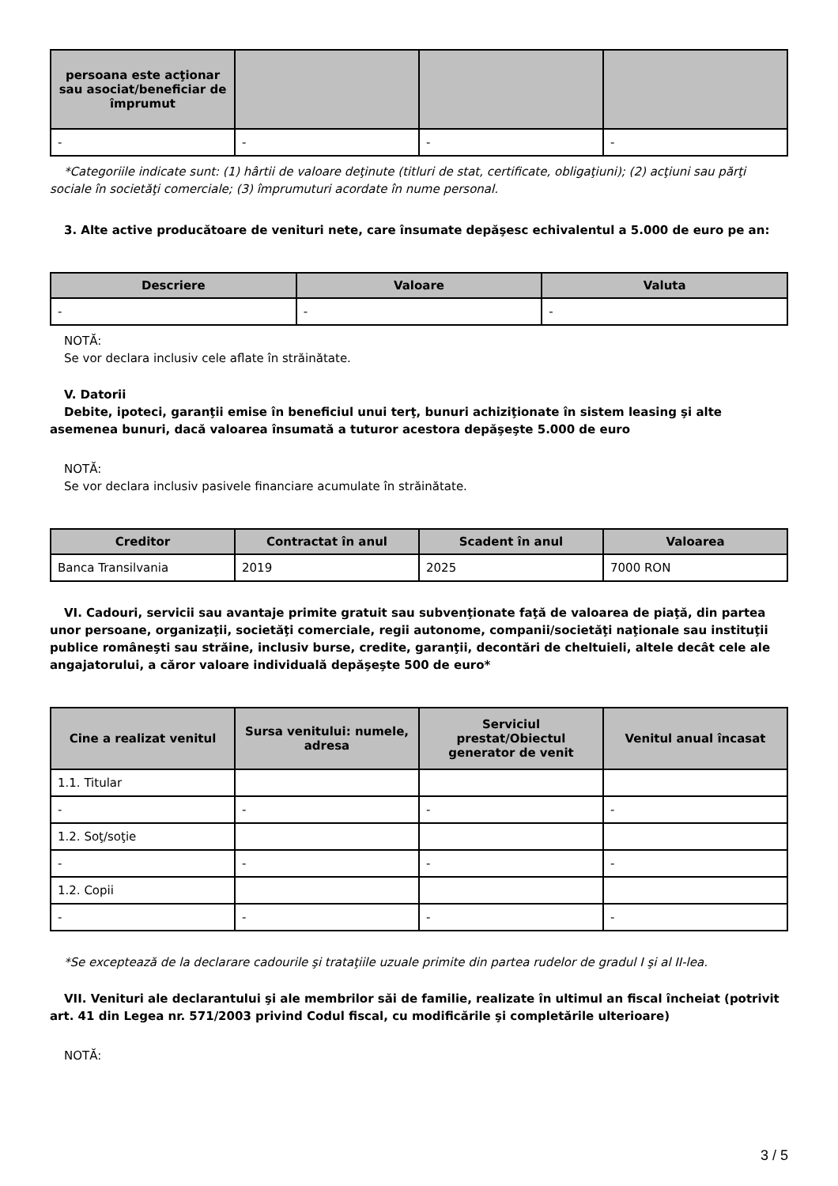| persoana este acţionar sau asociat/beneficiar de împrumut | | | |
| --- | --- | --- | --- |
| - | - | - | - |
*Categoriile indicate sunt: (1) hârtii de valoare deţinute (titluri de stat, certificate, obligaţiuni); (2) acţiuni sau părţi sociale în societăţi comerciale; (3) împrumuturi acordate în nume personal.
3. Alte active producătoare de venituri nete, care însumate depăşesc echivalentul a 5.000 de euro pe an:
| Descriere | Valoare | Valuta |
| --- | --- | --- |
| - | - | - |
NOTĂ:
Se vor declara inclusiv cele aflate în străinătate.
V. Datorii
Debite, ipoteci, garanţii emise în beneficiul unui terţ, bunuri achiziţionate în sistem leasing şi alte asemenea bunuri, dacă valoarea însumată a tuturor acestora depăşeşte 5.000 de euro
NOTĂ:
Se vor declara inclusiv pasivele financiare acumulate în străinătate.
| Creditor | Contractat în anul | Scadent în anul | Valoarea |
| --- | --- | --- | --- |
| Banca Transilvania | 2019 | 2025 | 7000 RON |
VI. Cadouri, servicii sau avantaje primite gratuit sau subvenţionate faţă de valoarea de piaţă, din partea unor persoane, organizaţii, societăţi comerciale, regii autonome, companii/societăţi naţionale sau instituţii publice româneşti sau străine, inclusiv burse, credite, garanţii, decontări de cheltuieli, altele decât cele ale angajatorului, a căror valoare individuală depăşeşte 500 de euro*
| Cine a realizat venitul | Sursa venitului: numele, adresa | Serviciul prestat/Obiectul generator de venit | Venitul anual încasat |
| --- | --- | --- | --- |
| 1.1. Titular | | | |
| - | - | - | - |
| 1.2. Soţ/soţie | | | |
| - | - | - | - |
| 1.2. Copii | | | |
| - | - | - | - |
*Se exceptează de la declarare cadourile şi trataţiile uzuale primite din partea rudelor de gradul I şi al II-lea.
VII. Venituri ale declarantului şi ale membrilor săi de familie, realizate în ultimul an fiscal încheiat (potrivit art. 41 din Legea nr. 571/2003 privind Codul fiscal, cu modificările şi completările ulterioare)
NOTĂ:
3 / 5